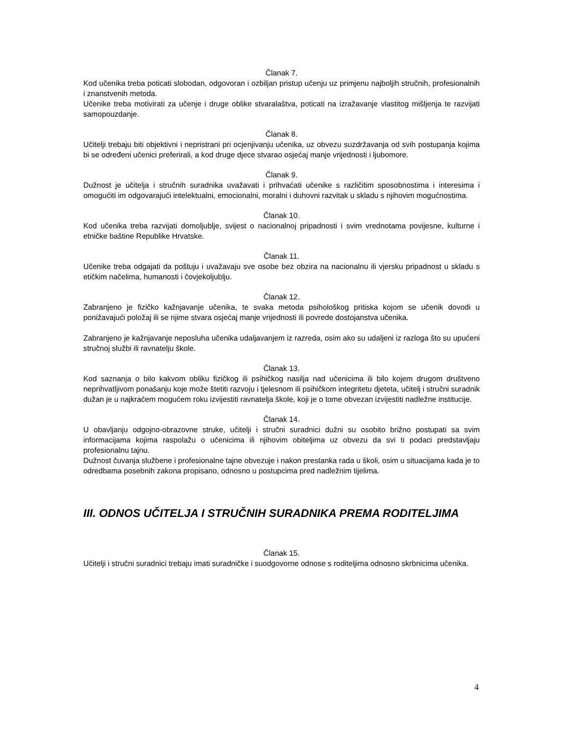Članak 7.
Kod učenika treba poticati slobodan, odgovoran i ozbiljan pristup učenju uz primjenu najboljih stručnih, profesionalnih i znanstvenih metoda.
Učenike treba motivirati za učenje i druge oblike stvaralaštva, poticati na izražavanje vlastitog mišljenja te razvijati samopouzdanje.
Članak 8.
Učitelji trebaju biti objektivni i nepristrani pri ocjenjivanju učenika, uz obvezu suzdržavanja od svih postupanja kojima bi se određeni učenici preferirali, a kod druge djece stvarao osjećaj manje vrijednosti i ljubomore.
Članak 9.
Dužnost je učitelja i stručnih suradnika uvažavati i prihvaćati učenike s različitim sposobnostima i interesima i omogućiti im odgovarajući intelektualni, emocionalni, moralni i duhovni razvitak u skladu s njihovim mogućnostima.
Članak 10.
Kod učenika treba razvijati domoljublje, svijest o nacionalnoj pripadnosti i svim vrednotama povijesne, kulturne i etničke baštine Republike Hrvatske.
Članak 11.
Učenike treba odgajati da poštuju i uvažavaju sve osobe bez obzira na nacionalnu ili vjersku pripadnost u skladu s etičkim načelima, humanosti i čovjekoljublju.
Članak 12.
Zabranjeno je fizičko kažnjavanje učenika, te svaka metoda psihološkog pritiska kojom se učenik dovodi u ponižavajući položaj ili se njime stvara osjećaj manje vrijednosti ili povrede dostojanstva učenika.
Zabranjeno je kažnjavanje neposluha učenika udaljavanjem iz razreda, osim ako su udaljeni iz razloga što su upućeni stručnoj službi ili ravnatelju škole.
Članak 13.
Kod saznanja o bilo kakvom obliku fizičkog ili psihičkog nasilja nad učenicima ili bilo kojem drugom društveno neprihvatljivom ponašanju koje može štetiti razvoju i tjelesnom ili psihičkom integritetu djeteta, učitelj i stručni suradnik dužan je u najkraćem mogućem roku izvijestiti ravnatelja škole, koji je o tome obvezan izvijestiti nadležne institucije.
Članak 14.
U obavljanju odgojno-obrazovne struke, učitelji i stručni suradnici dužni su osobito brižno postupati sa svim informacijama kojima raspolažu o učenicima ili njihovim obiteljima uz obvezu da svi ti podaci predstavljaju profesionalnu tajnu.
Dužnost čuvanja službene i profesionalne tajne obvezuje i nakon prestanka rada u školi, osim u situacijama kada je to odredbama posebnih zakona propisano, odnosno u postupcima pred nadležnim tijelima.
III. ODNOS UČITELJA I STRUČNIH SURADNIKA PREMA RODITELJIMA
Članak 15.
Učitelji i stručni suradnici trebaju imati suradničke i suodgovorne odnose s roditeljima odnosno skrbnicima učenika.
4